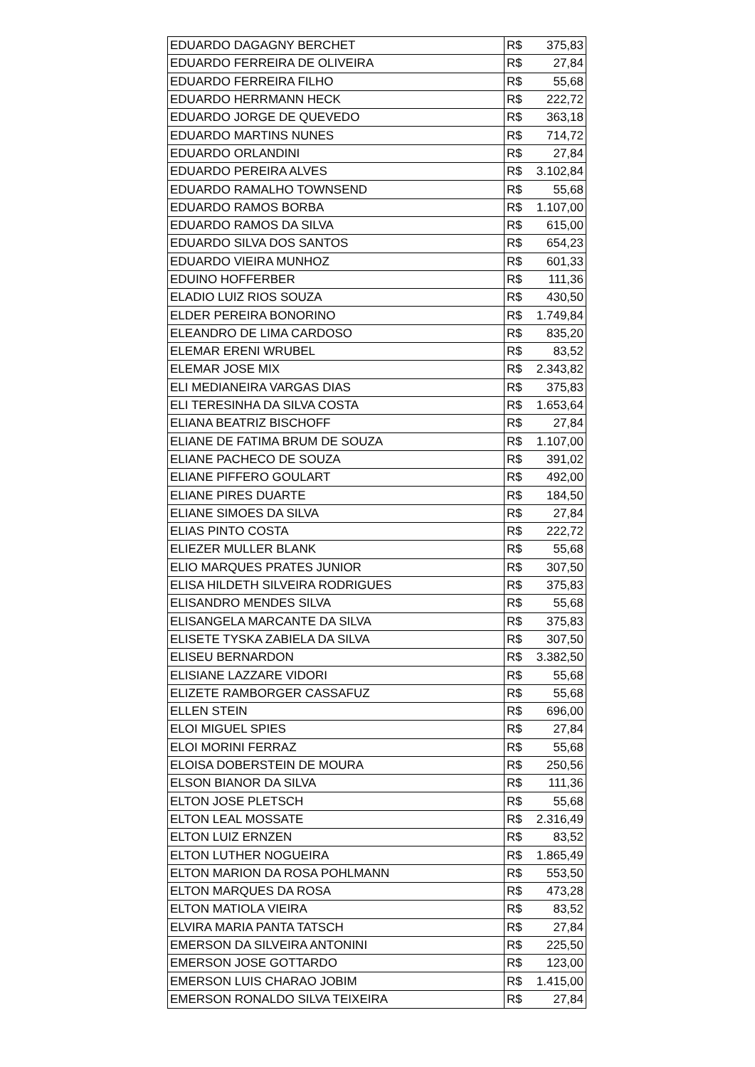| EDUARDO DAGAGNY BERCHET | R$ 375,83 |
| EDUARDO FERREIRA DE OLIVEIRA | R$ 27,84 |
| EDUARDO FERREIRA FILHO | R$ 55,68 |
| EDUARDO HERRMANN HECK | R$ 222,72 |
| EDUARDO JORGE DE QUEVEDO | R$ 363,18 |
| EDUARDO MARTINS NUNES | R$ 714,72 |
| EDUARDO ORLANDINI | R$ 27,84 |
| EDUARDO PEREIRA ALVES | R$ 3.102,84 |
| EDUARDO RAMALHO TOWNSEND | R$ 55,68 |
| EDUARDO RAMOS BORBA | R$ 1.107,00 |
| EDUARDO RAMOS DA SILVA | R$ 615,00 |
| EDUARDO SILVA DOS SANTOS | R$ 654,23 |
| EDUARDO VIEIRA MUNHOZ | R$ 601,33 |
| EDUINO HOFFERBER | R$ 111,36 |
| ELADIO LUIZ RIOS SOUZA | R$ 430,50 |
| ELDER PEREIRA BONORINO | R$ 1.749,84 |
| ELEANDRO DE LIMA CARDOSO | R$ 835,20 |
| ELEMAR ERENI WRUBEL | R$ 83,52 |
| ELEMAR JOSE MIX | R$ 2.343,82 |
| ELI MEDIANEIRA VARGAS DIAS | R$ 375,83 |
| ELI TERESINHA DA SILVA COSTA | R$ 1.653,64 |
| ELIANA BEATRIZ BISCHOFF | R$ 27,84 |
| ELIANE DE FATIMA BRUM DE SOUZA | R$ 1.107,00 |
| ELIANE PACHECO DE SOUZA | R$ 391,02 |
| ELIANE PIFFERO GOULART | R$ 492,00 |
| ELIANE PIRES DUARTE | R$ 184,50 |
| ELIANE SIMOES DA SILVA | R$ 27,84 |
| ELIAS PINTO COSTA | R$ 222,72 |
| ELIEZER MULLER BLANK | R$ 55,68 |
| ELIO MARQUES PRATES JUNIOR | R$ 307,50 |
| ELISA HILDETH SILVEIRA RODRIGUES | R$ 375,83 |
| ELISANDRO MENDES SILVA | R$ 55,68 |
| ELISANGELA MARCANTE DA SILVA | R$ 375,83 |
| ELISETE TYSKA ZABIELA DA SILVA | R$ 307,50 |
| ELISEU BERNARDON | R$ 3.382,50 |
| ELISIANE LAZZARE VIDORI | R$ 55,68 |
| ELIZETE RAMBORGER CASSAFUZ | R$ 55,68 |
| ELLEN STEIN | R$ 696,00 |
| ELOI MIGUEL SPIES | R$ 27,84 |
| ELOI MORINI FERRAZ | R$ 55,68 |
| ELOISA DOBERSTEIN DE MOURA | R$ 250,56 |
| ELSON BIANOR DA SILVA | R$ 111,36 |
| ELTON JOSE PLETSCH | R$ 55,68 |
| ELTON LEAL MOSSATE | R$ 2.316,49 |
| ELTON LUIZ ERNZEN | R$ 83,52 |
| ELTON LUTHER NOGUEIRA | R$ 1.865,49 |
| ELTON MARION DA ROSA POHLMANN | R$ 553,50 |
| ELTON MARQUES DA ROSA | R$ 473,28 |
| ELTON MATIOLA VIEIRA | R$ 83,52 |
| ELVIRA MARIA PANTA TATSCH | R$ 27,84 |
| EMERSON DA SILVEIRA ANTONINI | R$ 225,50 |
| EMERSON JOSE GOTTARDO | R$ 123,00 |
| EMERSON LUIS CHARAO JOBIM | R$ 1.415,00 |
| EMERSON RONALDO SILVA TEIXEIRA | R$ 27,84 |